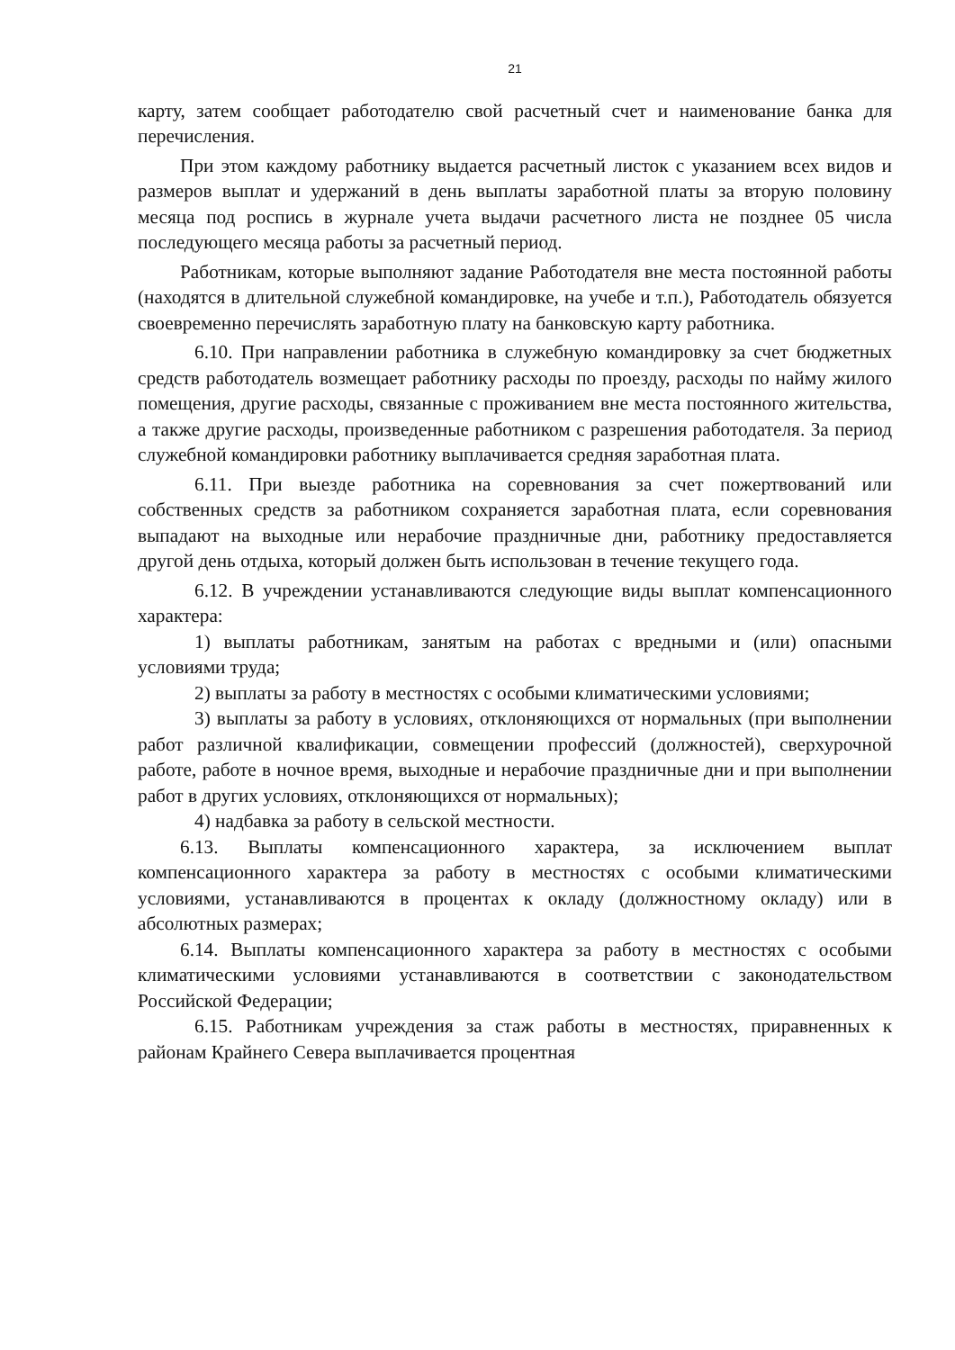21
карту, затем сообщает работодателю свой расчетный счет и наименование банка для перечисления.
При этом каждому работнику выдается расчетный листок с указанием всех видов и размеров выплат и удержаний в день выплаты заработной платы за вторую половину месяца под роспись в журнале учета выдачи расчетного листа не позднее 05 числа последующего месяца работы за расчетный период.
Работникам, которые выполняют задание Работодателя вне места постоянной работы (находятся в длительной служебной командировке, на учебе и т.п.), Работодатель обязуется своевременно перечислять заработную плату на банковскую карту работника.
6.10. При направлении работника в служебную командировку за счет бюджетных средств работодатель возмещает работнику расходы по проезду, расходы по найму жилого помещения, другие расходы, связанные с проживанием вне места постоянного жительства, а также другие расходы, произведенные работником с разрешения работодателя. За период служебной командировки работнику выплачивается средняя заработная плата.
6.11. При выезде работника на соревнования за счет пожертвований или собственных средств за работником сохраняется заработная плата, если соревнования выпадают на выходные или нерабочие праздничные дни, работнику предоставляется другой день отдыха, который должен быть использован в течение текущего года.
6.12. В учреждении устанавливаются следующие виды выплат компенсационного характера:
1) выплаты работникам, занятым на работах с вредными и (или) опасными условиями труда;
2) выплаты за работу в местностях с особыми климатическими условиями;
3) выплаты за работу в условиях, отклоняющихся от нормальных (при выполнении работ различной квалификации, совмещении профессий (должностей), сверхурочной работе, работе в ночное время, выходные и нерабочие праздничные дни и при выполнении работ в других условиях, отклоняющихся от нормальных);
4) надбавка за работу в сельской местности.
6.13. Выплаты компенсационного характера, за исключением выплат компенсационного характера за работу в местностях с особыми климатическими условиями, устанавливаются в процентах к окладу (должностному окладу) или в абсолютных размерах;
6.14. Выплаты компенсационного характера за работу в местностях с особыми климатическими условиями устанавливаются в соответствии с законодательством Российской Федерации;
6.15. Работникам учреждения за стаж работы в местностях, приравненных к районам Крайнего Севера выплачивается процентная